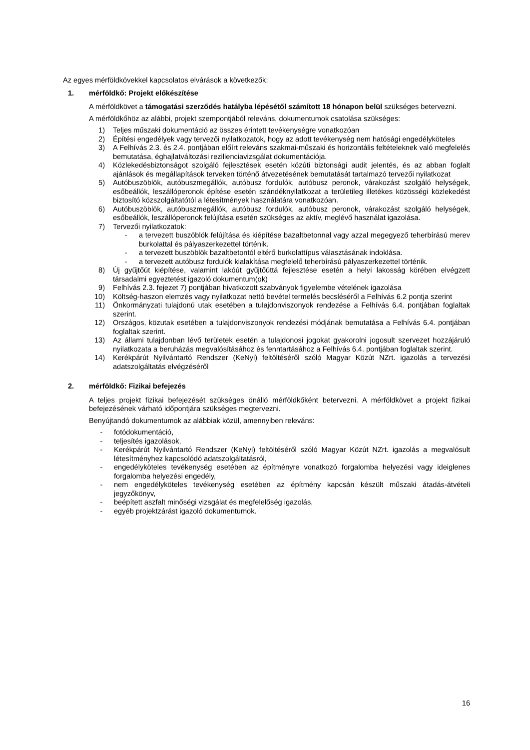Az egyes mérföldkövekkel kapcsolatos elvárások a következők:
1. mérföldkő: Projekt előkészítése
A mérföldkövet a támogatási szerződés hatályba lépésétől számított 18 hónapon belül szükséges betervezni.
A mérföldkőhöz az alábbi, projekt szempontjából releváns, dokumentumok csatolása szükséges:
1) Teljes műszaki dokumentáció az összes érintett tevékenységre vonatkozóan
2) Építési engedélyek vagy tervezői nyilatkozatok, hogy az adott tevékenység nem hatósági engedélyköteles
3) A Felhívás 2.3. és 2.4. pontjában előírt releváns szakmai-műszaki és horizontális feltételeknek való megfelelés bemutatása, éghajlatváltozási rezilienciavizsgálat dokumentációja.
4) Közlekedésbiztonságot szolgáló fejlesztések esetén közúti biztonsági audit jelentés, és az abban foglalt ajánlások és megállapítások terveken történő átvezetésének bemutatását tartalmazó tervezői nyilatkozat
5) Autóbuszöblök, autóbuszmegállók, autóbusz fordulók, autóbusz peronok, várakozást szolgáló helységek, esőbeállók, leszállóperonok építése esetén szándéknyilatkozat a területileg illetékes közösségi közlekedést biztosító közszolgáltatótól a létesítmények használatára vonatkozóan.
6) Autóbuszöblök, autóbuszmegállók, autóbusz fordulók, autóbusz peronok, várakozást szolgáló helységek, esőbeállók, leszállóperonok felújítása esetén szükséges az aktív, meglévő használat igazolása.
7) Tervezői nyilatkozatok:
- a tervezett buszöblök felújítása és kiépítése bazaltbetonnal vagy azzal megegyező teherbírású merev burkolattal és pályaszerkezettel történik.
- a tervezett buszöblök bazaltbetontól eltérő burkolattípus választásának indoklása.
- a tervezett autóbusz fordulók kialakítása megfelelő teherbírású pályaszerkezettel történik.
8) Új gyűjtőút kiépítése, valamint lakóút gyűjtőúttá fejlesztése esetén a helyi lakosság körében elvégzett társadalmi egyeztetést igazoló dokumentum(ok)
9) Felhívás 2.3. fejezet 7) pontjában hivatkozott szabványok figyelembe vételének igazolása
10) Költség-haszon elemzés vagy nyilatkozat nettó bevétel termelés becsléséről a Felhívás 6.2 pontja szerint
11) Önkormányzati tulajdonú utak esetében a tulajdonviszonyok rendezése a Felhívás 6.4. pontjában foglaltak szerint.
12) Országos, közutak esetében a tulajdonviszonyok rendezési módjának bemutatása a Felhívás 6.4. pontjában foglaltak szerint.
13) Az állami tulajdonban lévő területek esetén a tulajdonosi jogokat gyakorolni jogosult szervezet hozzájáruló nyilatkozata a beruházás megvalósításához és fenntartásához a Felhívás 6.4. pontjában foglaltak szerint.
14) Kerékpárút Nyilvántartó Rendszer (KeNyi) feltöltéséről szóló Magyar Közút NZrt. igazolás a tervezési adatszolgáltatás elvégzéséről
2. mérföldkő: Fizikai befejezés
A teljes projekt fizikai befejezését szükséges önálló mérföldkőként betervezni. A mérföldkövet a projekt fizikai befejezésének várható időpontjára szükséges megtervezni.
Benyújtandó dokumentumok az alábbiak közül, amennyiben releváns:
- fotódokumentáció,
- teljesítés igazolások,
- Kerékpárút Nyilvántartó Rendszer (KeNyi) feltöltéséről szóló Magyar Közút NZrt. igazolás a megvalósult létesítményhez kapcsolódó adatszolgáltatásról,
- engedélyköteles tevékenység esetében az építményre vonatkozó forgalomba helyezési vagy ideiglenes forgalomba helyezési engedély,
- nem engedélyköteles tevékenység esetében az építmény kapcsán készült műszaki átadás-átvételi jegyzőkönyv,
- beépített aszfalt minőségi vizsgálat és megfelelőség igazolás,
- egyéb projektzárást igazoló dokumentumok.
16